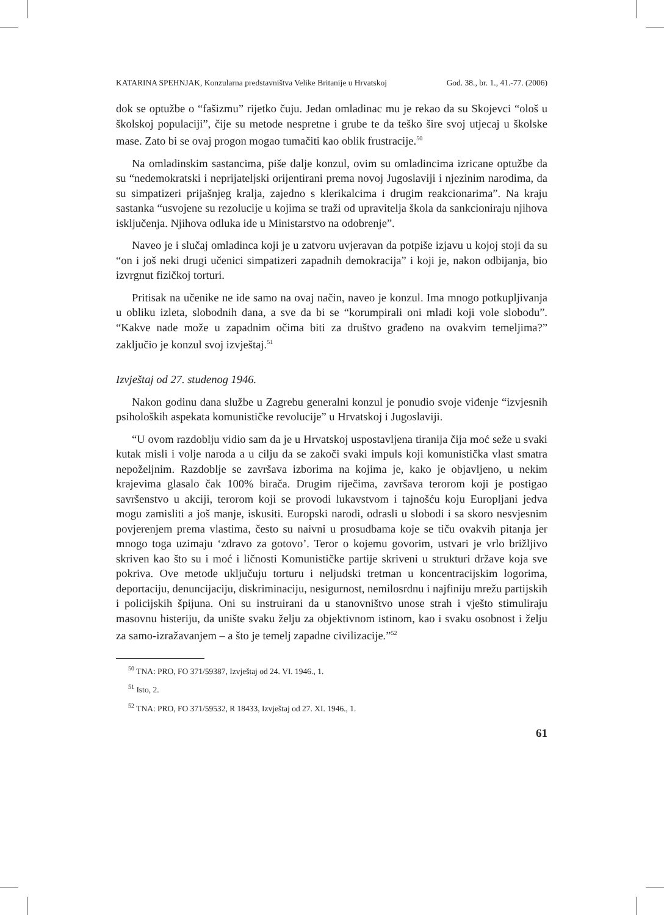KATARINA SPEHNJAK, Konzularna predstavništva Velike Britanije u Hrvatskoj God. 38., br. 1., 41.-77. (2006)
dok se optužbe o “fašizmu” rijetko čuju. Jedan omladinac mu je rekao da su Skojevci “ološ u školskoj populaciji”, čije su metode nespretne i grube te da teško šire svoj utjecaj u školske mase. Zato bi se ovaj progon mogao tumačiti kao oblik frustracije.<sup>50</sup>
Na omladinskim sastancima, piše dalje konzul, ovim su omladincima izricane optužbe da su “nedemokratski i neprijateljski orijentirani prema novoj Jugoslaviji i njezinim narodima, da su simpatizeri prijašnjeg kralja, zajedno s klerikalcima i drugim reakcionarima”. Na kraju sastanka “usvojene su rezolucije u kojima se traži od upravitelja škola da sankcioniraju njihova isključenja. Njihova odluka ide u Ministarstvo na odobrenje”.
Naveo je i slučaj omladinca koji je u zatvoru uvjeravan da potpiše izjavu u kojoj stoji da su “on i još neki drugi učenici simpatizeri zapadnih demokracija” i koji je, nakon odbijanja, bio izvrgnut fizičkoj torturi.
Pritisak na učenike ne ide samo na ovaj način, naveo je konzul. Ima mnogo potkupljivanja u obliku izleta, slobodnih dana, a sve da bi se “korumpirali oni mladi koji vole slobodu”. “Kakve nade može u zapadnim očima biti za društvo građeno na ovakvim temeljima?” zaključio je konzul svoj izvještaj.<sup>51</sup>
Izvještaj od 27. studenog 1946.
Nakon godinu dana službe u Zagrebu generalni konzul je ponudio svoje viđenje “izvjesnih psiholoških aspekata komunističke revolucije” u Hrvatskoj i Jugoslaviji.
“U ovom razdoblju vidio sam da je u Hrvatskoj uspostavljena tiranija čija moć seže u svaki kutak misli i volje naroda a u cilju da se zakoči svaki impuls koji komunistička vlast smatra nepoželjnim. Razdoblje se završava izborima na kojima je, kako je objavljeno, u nekim krajevima glasalo čak 100% birača. Drugim riječima, završava terorom koji je postigao savršenstvo u akciji, terorom koji se provodi lukavstvom i tajnošću koju Europljani jedva mogu zamisliti a još manje, iskusiti. Europski narodi, odrasli u slobodi i sa skoro nesvjesnim povjerenjem prema vlastima, često su naivni u prosudbama koje se tiču ovakvih pitanja jer mnogo toga uzimaju ‘zdravo za gotovo’. Teror o kojemu govorim, ustvari je vrlo brižljivo skriven kao što su i moć i ličnosti Komunističke partije skriveni u strukturi države koja sve pokriva. Ove metode uključuju torturu i neljudski tretman u koncentracijskim logorima, deportaciju, denuncijaciju, diskriminaciju, nesigurnost, nemilosrdnu i najfiniju mrežu partijskih i policijskih špijuna. Oni su instruirani da u stanovništvo unose strah i vješto stimuliraju masovnu histeriju, da unište svaku želju za objektivnom istinom, kao i svaku osobnost i želju za samo-izražavanjem – a što je temelj zapadne civilizacije.”<sup>52</sup>
<sup>50</sup> TNA: PRO, FO 371/59387, Izvještaj od 24. VI. 1946., 1.
<sup>51</sup> Isto, 2.
<sup>52</sup> TNA: PRO, FO 371/59532, R 18433, Izvještaj od 27. XI. 1946., 1.
61